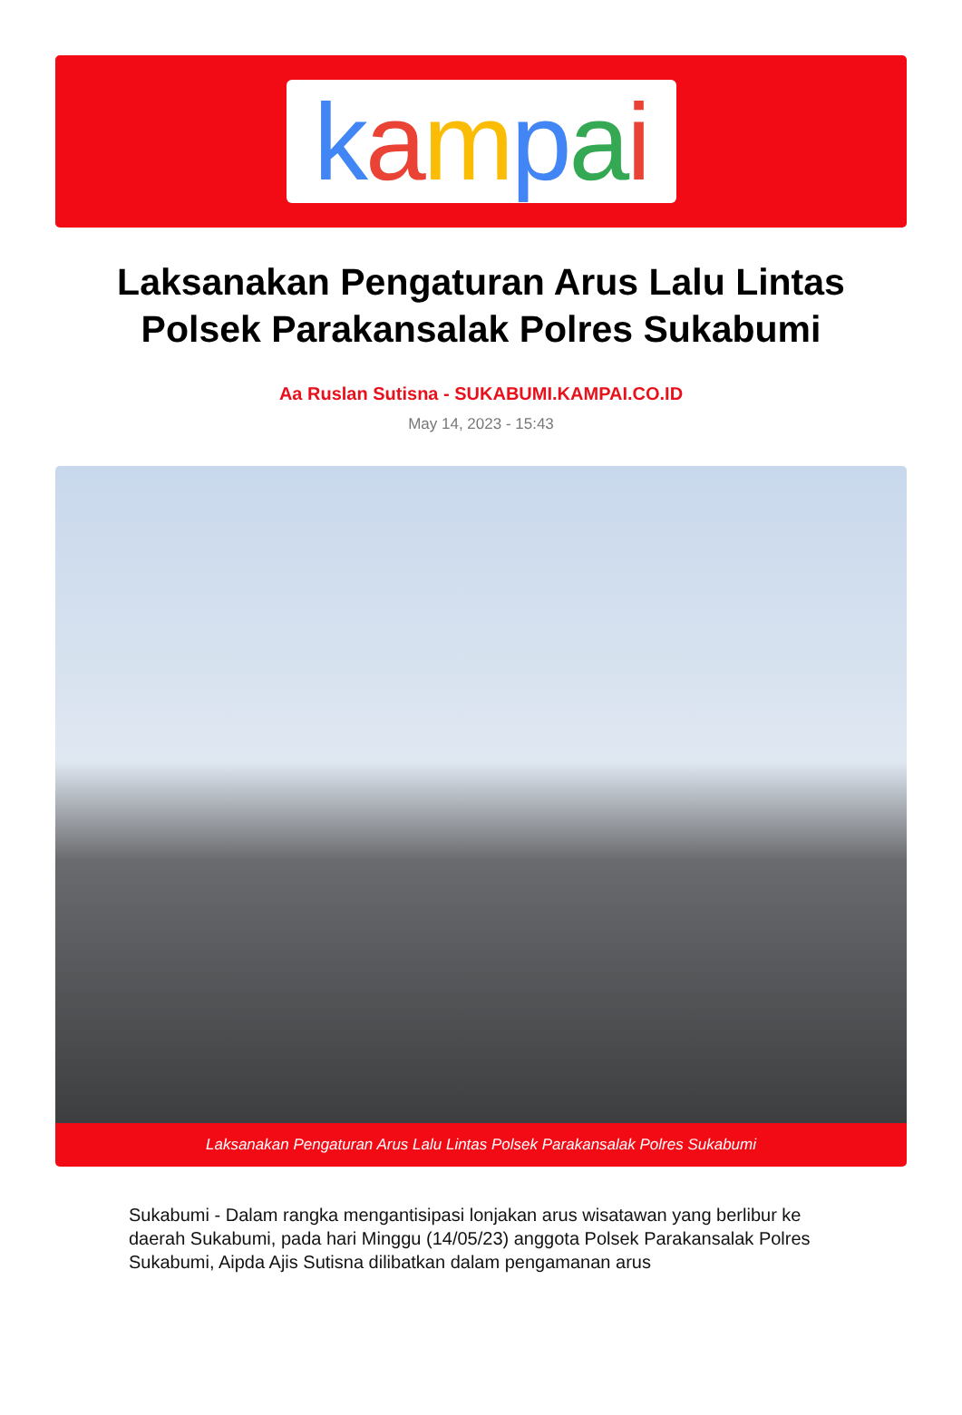kampai
Laksanakan Pengaturan Arus Lalu Lintas Polsek Parakansalak Polres Sukabumi
Aa Ruslan Sutisna - SUKABUMI.KAMPAI.CO.ID
May 14, 2023 - 15:43
Laksanakan Pengaturan Arus Lalu Lintas Polsek Parakansalak Polres Sukabumi
Sukabumi - Dalam rangka mengantisipasi lonjakan arus wisatawan yang berlibur ke daerah Sukabumi, pada hari Minggu (14/05/23) anggota Polsek Parakansalak Polres Sukabumi, Aipda Ajis Sutisna dilibatkan dalam pengamanan arus